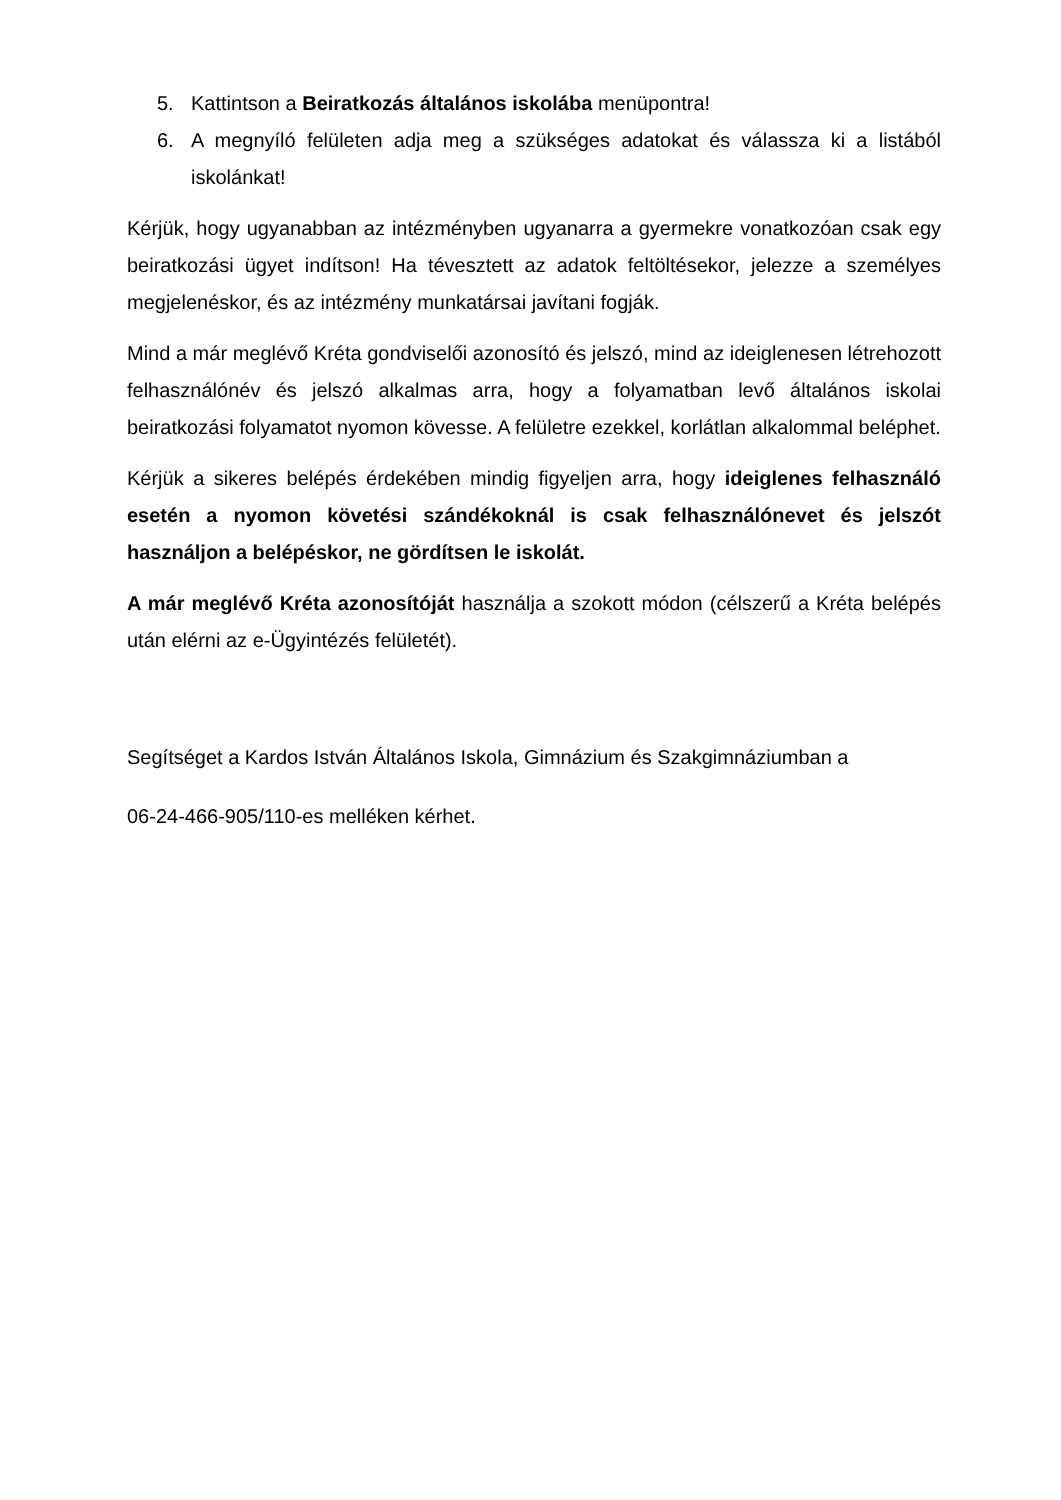5. Kattintson a Beiratkozás általános iskolába menüpontra!
6. A megnyíló felületen adja meg a szükséges adatokat és válassza ki a listából iskolánkat!
Kérjük, hogy ugyanabban az intézményben ugyanarra a gyermekre vonatkozóan csak egy beiratkozási ügyet indítson! Ha tévesztett az adatok feltöltésekor, jelezze a személyes megjelenéskor, és az intézmény munkatársai javítani fogják.
Mind a már meglévő Kréta gondviselői azonosító és jelszó, mind az ideiglenesen létrehozott felhasználónév és jelszó alkalmas arra, hogy a folyamatban levő általános iskolai beiratkozási folyamatot nyomon kövesse. A felületre ezekkel, korlátlan alkalommal beléphet.
Kérjük a sikeres belépés érdekében mindig figyeljen arra, hogy ideiglenes felhasználó esetén a nyomon követési szándékoknál is csak felhasználónevet és jelszót használjon a belépéskor, ne gördítsen le iskolát.
A már meglévő Kréta azonosítóját használja a szokott módon (célszerű a Kréta belépés után elérni az e-Ügyintézés felületét).
Segítséget a Kardos István Általános Iskola, Gimnázium és Szakgimnáziumban a
06-24-466-905/110-es melléken kérhet.